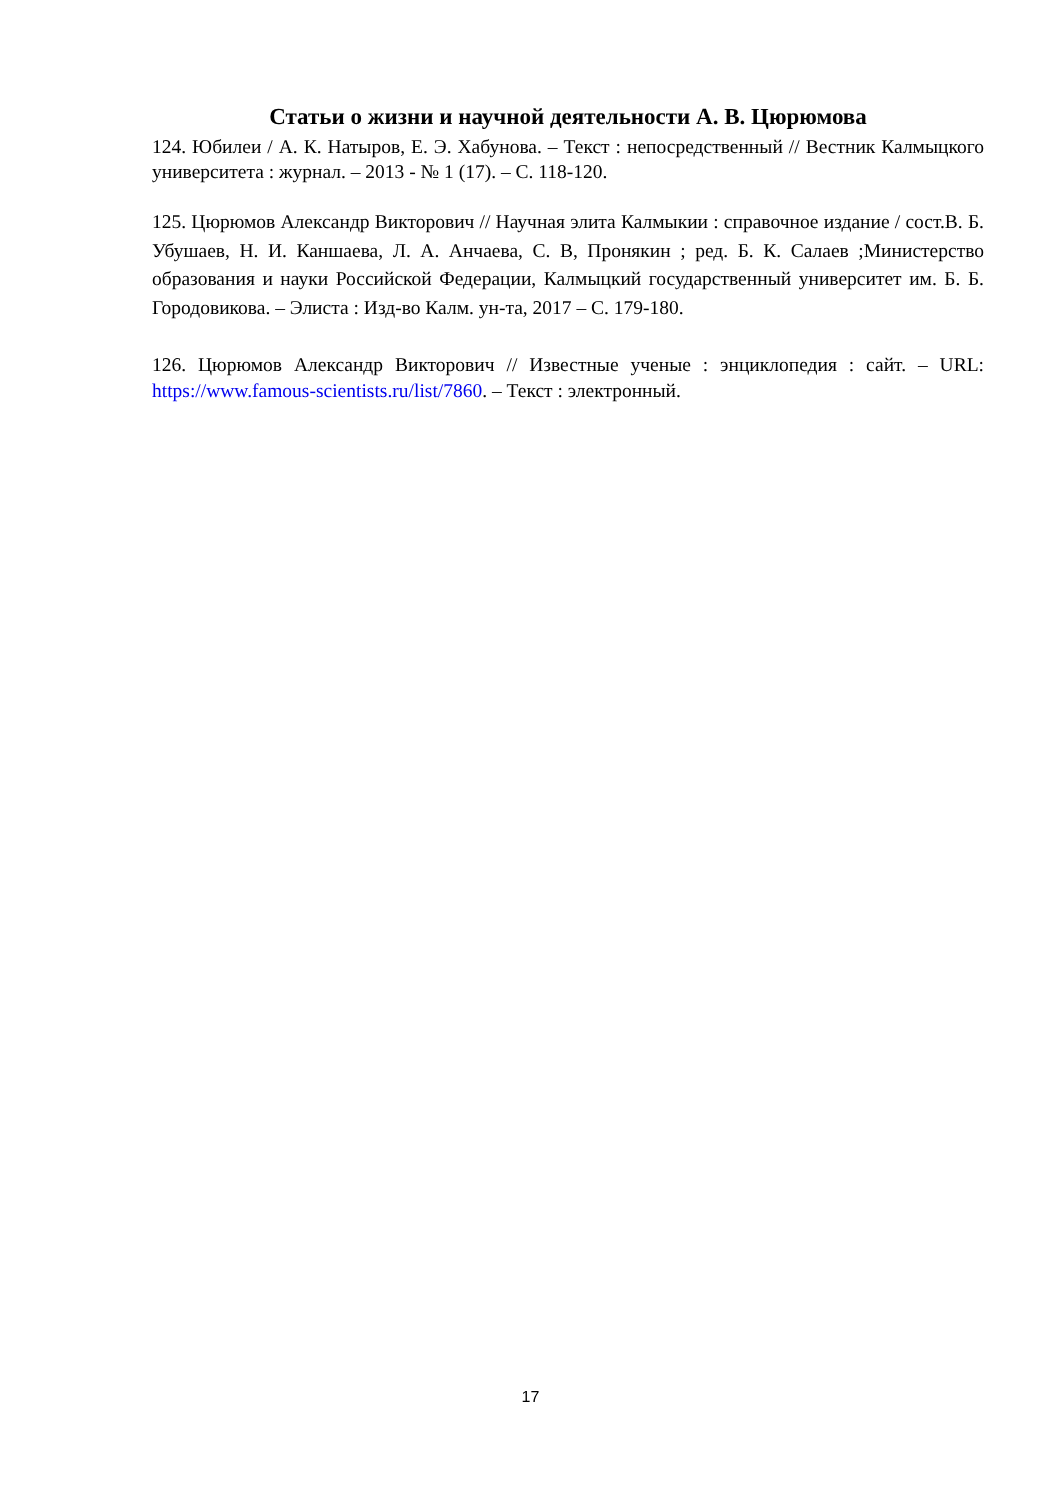Статьи о жизни и научной деятельности А. В. Цюрюмова
124. Юбилеи / А. К. Натыров, Е. Э. Хабунова. – Текст : непосредственный // Вестник Калмыцкого университета : журнал. – 2013 - № 1 (17). – С. 118-120.
125. Цюрюмов Александр Викторович // Научная элита Калмыкии : справочное издание / сост.В. Б. Убушаев, Н. И. Каншаева, Л. А. Анчаева, С. В, Пронякин ; ред. Б. К. Салаев ;Министерство образования и науки Российской Федерации, Калмыцкий государственный университет им. Б. Б. Городовикова. – Элиста : Изд-во Калм. ун-та, 2017 – С. 179-180.
126. Цюрюмов Александр Викторович // Известные ученые : энциклопедия : сайт. – URL: https://www.famous-scientists.ru/list/7860. – Текст : электронный.
17